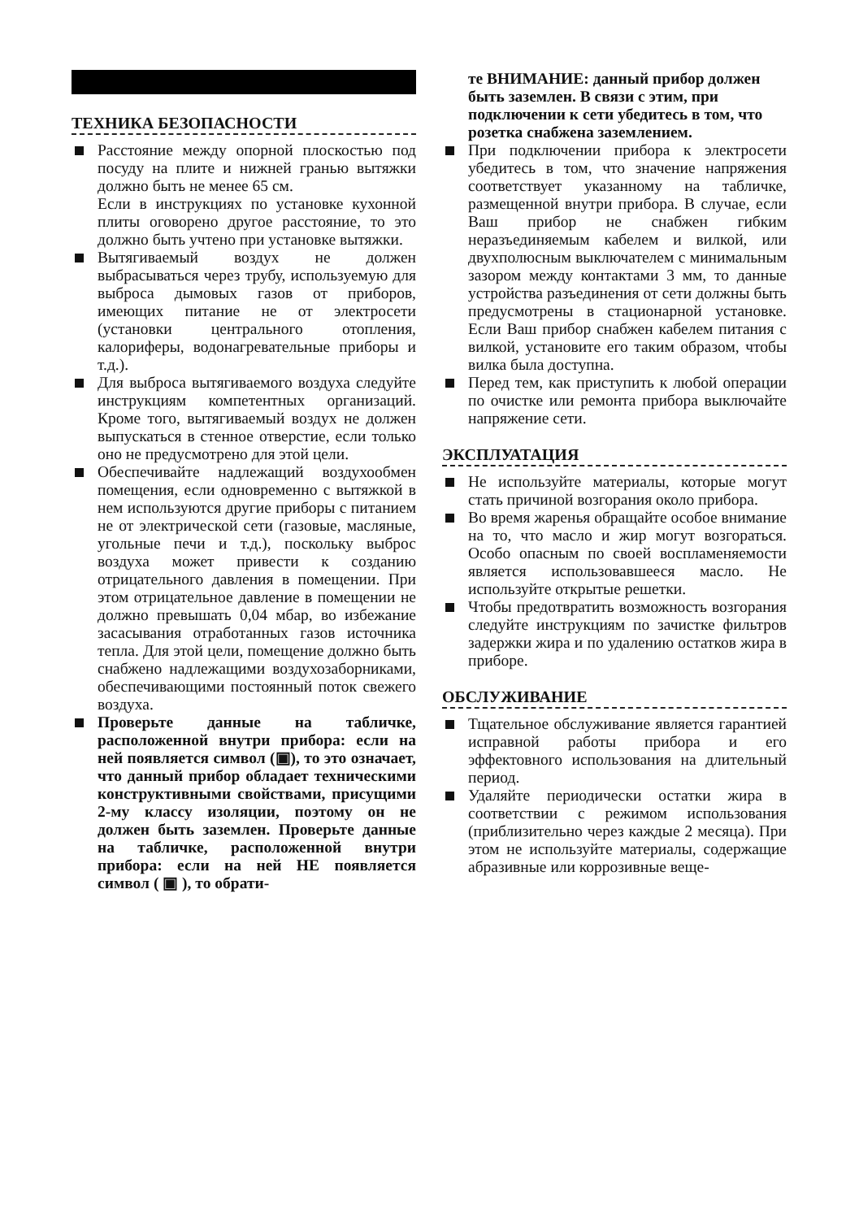ТЕХНИКА БЕЗОПАСНОСТИ
Расстояние между опорной плоскостью под посуду на плите и нижней гранью вытяжки должно быть не менее 65 см.
Если в инструкциях по установке кухонной плиты оговорено другое расстояние, то это должно быть учтено при установке вытяжки.
Вытягиваемый воздух не должен выбрасываться через трубу, используемую для выброса дымовых газов от приборов, имеющих питание не от электросети (установки центрального отопления, калориферы, водонагревательные приборы и т.д.).
Для выброса вытягиваемого воздуха следуйте инструкциям компетентных организаций. Кроме того, вытягиваемый воздух не должен выпускаться в стенное отверстие, если только оно не предусмотрено для этой цели.
Обеспечивайте надлежащий воздухообмен помещения, если одновременно с вытяжкой в нем используются другие приборы с питанием не от электрической сети (газовые, масляные, угольные печи и т.д.), поскольку выброс воздуха может привести к созданию отрицательного давления в помещении. При этом отрицательное давление в помещении не должно превышать 0,04 мбар, во избежание засасывания отработанных газов источника тепла. Для этой цели, помещение должно быть снабжено надлежащими воздухозаборниками, обеспечивающими постоянный поток свежего воздуха.
Проверьте данные на табличке, расположенной внутри прибора: если на ней появляется символ (▣), то это означает, что данный прибор обладает техническими конструктивными свойствами, присущими 2-му классу изоляции, поэтому он не должен быть заземлен. Проверьте данные на табличке, расположенной внутри прибора: если на ней НЕ появляется символ ( ▣ ), то обрати-
те ВНИМАНИЕ: данный прибор должен быть заземлен. В связи с этим, при подключении к сети убедитесь в том, что розетка снабжена заземлением.
При подключении прибора к электросети убедитесь в том, что значение напряжения соответствует указанному на табличке, размещенной внутри прибора. В случае, если Ваш прибор не снабжен гибким неразъединяемым кабелем и вилкой, или двухполюсным выключателем с минимальным зазором между контактами 3 мм, то данные устройства разъединения от сети должны быть предусмотрены в стационарной установке. Если Ваш прибор снабжен кабелем питания с вилкой, установите его таким образом, чтобы вилка была доступна.
Перед тем, как приступить к любой операции по очистке или ремонта прибора выключайте напряжение сети.
ЭКСПЛУАТАЦИЯ
Не используйте материалы, которые могут стать причиной возгорания около прибора.
Во время жаренья обращайте особое внимание на то, что масло и жир могут возгораться. Особо опасным по своей воспламеняемости является использовавшееся масло. Не используйте открытые решетки.
Чтобы предотвратить возможность возгорания следуйте инструкциям по зачистке фильтров задержки жира и по удалению остатков жира в приборе.
ОБСЛУЖИВАНИЕ
Тщательное обслуживание является гарантией исправной работы прибора и его эффектовного использования на длительный период.
Удаляйте периодически остатки жира в соответствии с режимом использования (приблизительно через каждые 2 месяца). При этом не используйте материалы, содержащие абразивные или коррозивные веще-